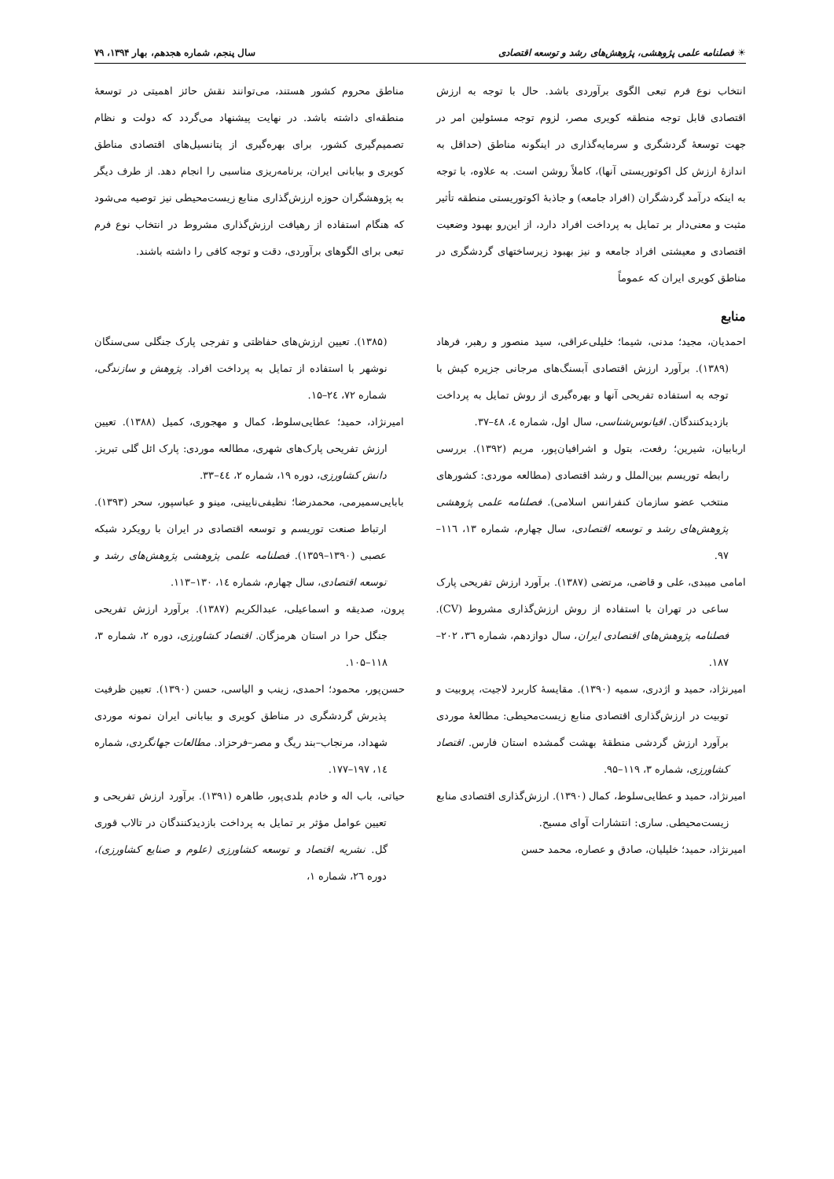☀ فصلنامه علمی پژوهشی، پژوهش‌های رشد و توسعه اقتصادی سال پنجم، شماره هجدهم، بهار ۱۳۹۴، ۷۹
انتخاب نوع فرم تبعی الگوی برآوردی باشد. حال با توجه به ارزش اقتصادی قابل توجه منطقه کویری مصر، لزوم توجه مسئولین امر در جهت توسعهٔ گردشگری و سرمایه‌گذاری در اینگونه مناطق (حداقل به اندازهٔ ارزش کل اکوتوریستی آنها)، کاملاً روشن است. به علاوه، با توجه به اینکه درآمد گردشگران (افراد جامعه) و جاذبهٔ اکوتوریستی منطقه تأثیر مثبت و معنی‌دار بر تمایل به پرداخت افراد دارد، از این‌رو بهبود وضعیت اقتصادی و معیشتی افراد جامعه و نیز بهبود زیرساختهای گردشگری در مناطق کویری ایران که عموماً
مناطق محروم کشور هستند، می‌توانند نقش حائز اهمیتی در توسعهٔ منطقه‌ای داشته باشد. در نهایت پیشنهاد می‌گردد که دولت و نظام تصمیم‌گیری کشور، برای بهره‌گیری از پتانسیل‌های اقتصادی مناطق کویری و بیابانی ایران، برنامه‌ریزی مناسبی را انجام دهد. از طرف دیگر به پژوهشگران حوزه ارزش‌گذاری منابع زیست‌محیطی نیز توصیه می‌شود که هنگام استفاده از رهیافت ارزش‌گذاری مشروط در انتخاب نوع فرم تبعی برای الگوهای برآوردی، دقت و توجه کافی را داشته باشند.
منابع
احمدیان، مجید؛ مدنی، شیما؛ خلیلی‌عراقی، سید منصور و رهبر، فرهاد (۱۳۸۹). برآورد ارزش اقتصادی آبسنگ‌های مرجانی جزیره کیش با توجه به استفاده تفریحی آنها و بهره‌گیری از روش تمایل به پرداخت بازدیدکنندگان. اقیانوس‌شناسی، سال اول، شماره ٤، ٤٨–٣٧.
اربابیان، شیرین؛ رفعت، بتول و اشرافیان‌پور، مریم (۱۳۹۲). بررسی رابطه توریسم بین‌الملل و رشد اقتصادی (مطالعه موردی: کشورهای منتخب عضو سازمان کنفرانس اسلامی). فصلنامه علمی پژوهشی پژوهش‌های رشد و توسعه اقتصادی، سال چهارم، شماره ۱۳، ۱۱٦–۹۷.
امامی میبدی، علی و قاضی، مرتضی (۱۳۸۷). برآورد ارزش تفریحی پارک ساعی در تهران با استفاده از روش ارزش‌گذاری مشروط (CV). فصلنامه پژوهش‌های اقتصادی ایران، سال دوازدهم، شماره ۳٦، ۲۰۲–۱۸۷.
امیرنژاد، حمید و اژدری، سمیه (۱۳۹۰). مقایسهٔ کاربرد لاجیت، پروبیت و توبیت در ارزش‌گذاری اقتصادی منابع زیست‌محیطی: مطالعهٔ موردی برآورد ارزش گردشی منطقهٔ بهشت گمشده استان فارس. اقتصاد کشاورزی، شماره ۳، ۱۱۹–۹۵.
امیرنژاد، حمید و عطایی‌سلوط، کمال (۱۳۹۰). ارزش‌گذاری اقتصادی منابع زیست‌محیطی. ساری: انتشارات آوای مسیح.
امیرنژاد، حمید؛ خلیلیان، صادق و عصاره، محمد حسن
(۱۳۸۵). تعیین ارزش‌های حفاظتی و تفرجی پارک جنگلی سی‌سنگان نوشهر با استفاده از تمایل به پرداخت افراد. پژوهش و سازندگی، شماره ۷۲، ۲٤–۱۵.
امیرنژاد، حمید؛ عطایی‌سلوط، کمال و مهجوری، کمیل (۱۳۸۸). تعیین ارزش تفریحی پارک‌های شهری، مطالعه موردی: پارک ائل گلی تبریز. دانش کشاورزی، دوره ۱۹، شماره ۲، ٤٤–۳۳.
بابایی‌سمیرمی، محمدرضا؛ نظیفی‌نایینی، مینو و عباسپور، سحر (۱۳۹۳). ارتباط صنعت توریسم و توسعه اقتصادی در ایران با رویکرد شبکه عصبی (۱۳۹۰–۱۳۵۹). فصلنامه علمی پژوهشی پژوهش‌های رشد و توسعه اقتصادی، سال چهارم، شماره ١٤، ۱۳۰–۱۱۳.
پرون، صدیقه و اسماعیلی، عبدالکریم (۱۳۸۷). برآورد ارزش تفریحی جنگل حرا در استان هرمزگان. اقتصاد کشاورزی، دوره ۲، شماره ۳، ۱۱۸–۱۰۵.
حسن‌پور، محمود؛ احمدی، زینب و الیاسی، حسن (۱۳۹۰). تعیین ظرفیت پذیرش گردشگری در مناطق کویری و بیابانی ایران نمونه موردی شهداد، مرنجاب–بند ریگ و مصر–فرحزاد. مطالعات جهانگردی، شماره ١٤، ۱۹۷–۱۷۷.
حیاتی، باب اله و خادم بلدی‌پور، طاهره (۱۳۹۱). برآورد ارزش تفریحی و تعیین عوامل مؤثر بر تمایل به پرداخت بازدیدکنندگان در تالاب قوری گل. نشریه اقتصاد و توسعه کشاورزی (علوم و صنایع کشاورزی)، دوره ۲٦، شماره ۱،